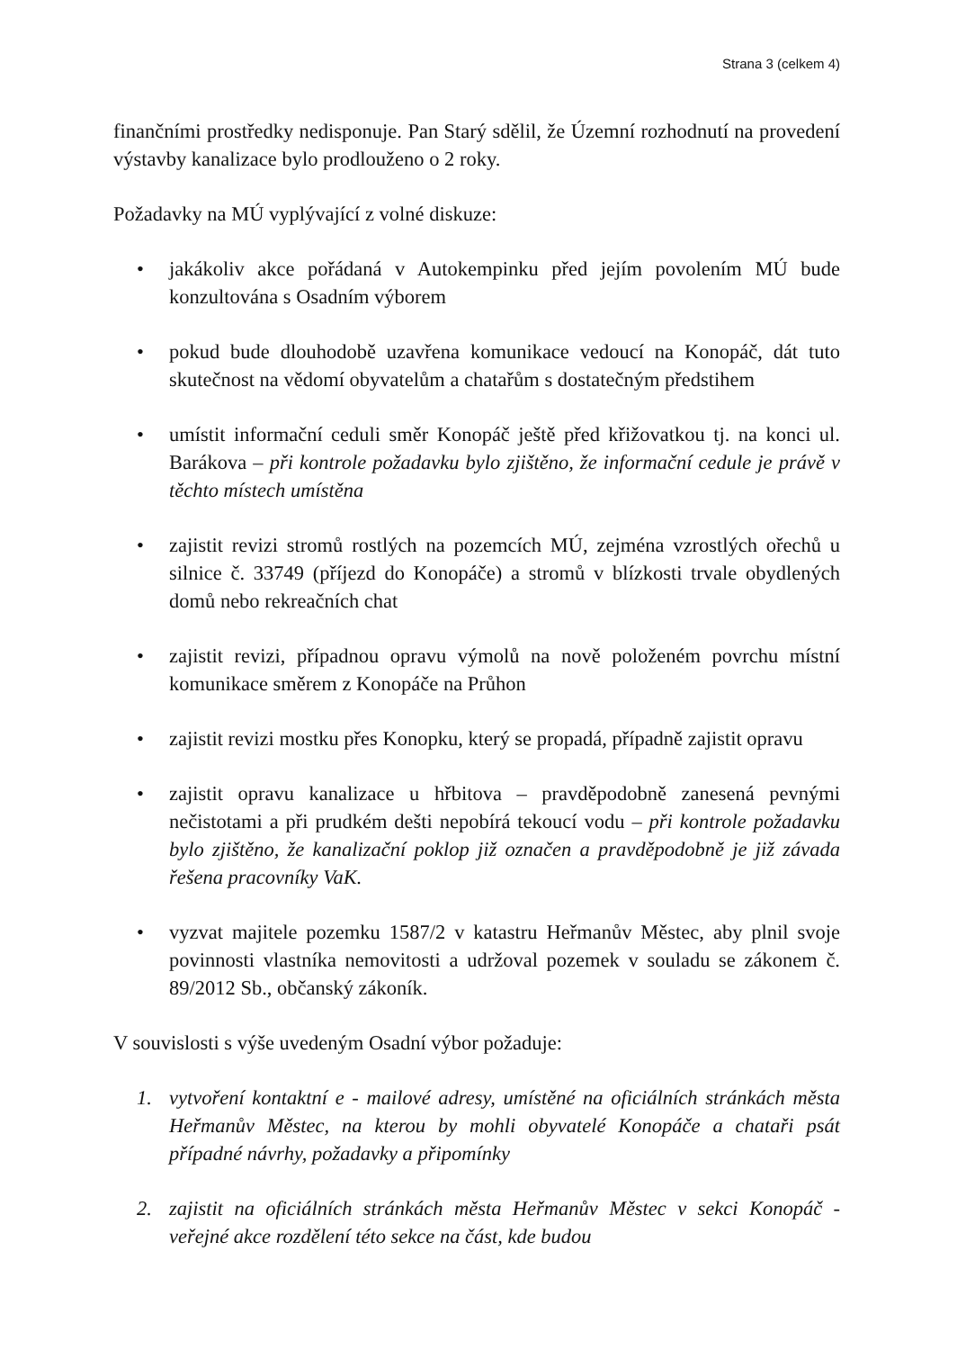Strana 3 (celkem 4)
finančními prostředky nedisponuje. Pan Starý sdělil, že Územní rozhodnutí na provedení výstavby kanalizace bylo prodlouženo o 2 roky.
Požadavky na MÚ vyplývající z volné diskuze:
• jakákoliv akce pořádaná v Autokempinku před jejím povolením MÚ bude konzultována s Osadním výborem
• pokud bude dlouhodobě uzavřena komunikace vedoucí na Konopáč, dát tuto skutečnost na vědomí obyvatelům a chatařům s dostatečným předstihem
• umístit informační ceduli směr Konopáč ještě před křižovatkou tj. na konci ul. Barákova – při kontrole požadavku bylo zjištěno, že informační cedule je právě v těchto místech umístěna
• zajistit revizi stromů rostlých na pozemcích MÚ, zejména vzrostlých ořechů u silnice č. 33749 (příjezd do Konopáče) a stromů v blízkosti trvale obydlených domů nebo rekreačních chat
• zajistit revizi, případnou opravu výmolů na nově položeném povrchu místní komunikace směrem z Konopáče na Průhon
• zajistit revizi mostku přes Konopku, který se propadá, případně zajistit opravu
• zajistit opravu kanalizace u hřbitova – pravděpodobně zanesená pevnými nečistotami a při prudkém dešti nepobírá tekoucí vodu – při kontrole požadavku bylo zjištěno, že kanalizační poklop již označen a pravděpodobně je již závada řešena pracovníky VaK.
• vyzvat majitele pozemku 1587/2 v katastru Heřmanův Městec, aby plnil svoje povinnosti vlastníka nemovitosti a udržoval pozemek v souladu se zákonem č. 89/2012 Sb., občanský zákoník.
V souvislosti s výše uvedeným Osadní výbor požaduje:
1. vytvoření kontaktní e - mailové adresy, umístěné na oficiálních stránkách města Heřmanův Městec, na kterou by mohli obyvatelé Konopáče a chataři psát případné návrhy, požadavky a připomínky
2. zajistit na oficiálních stránkách města Heřmanův Městec v sekci Konopáč - veřejné akce rozdělení této sekce na část, kde budou